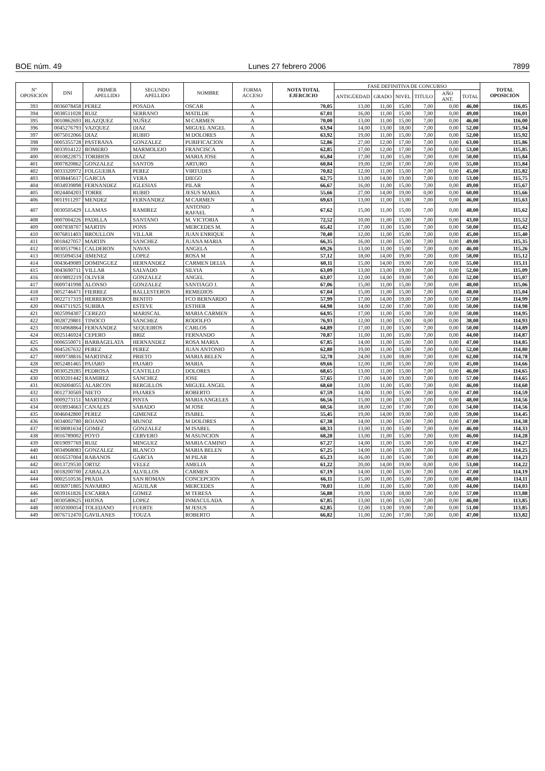BOE núm. 49 Lunes 27 febrero 2006 7899
| Nº OPOSICIÓN | DNI | PRIMER APELLIDO | SEGUNDO APELLIDO | NOMBRE | FORMA ACCESO | NOTA TOTAL EJERCICIO | FASE DEFINITIVA DE CONCURSO | | | | | | TOTAL OPOSICIÓN |
| --- | --- | --- | --- | --- | --- | --- | --- | --- | --- | --- | --- | --- | --- |
| | | | | | | | ANTIGÜEDAD | GRADO | NIVEL | TITULO | AÑO ANT. | TOTAL | |
| 393 | 0036078458 | PEREZ | POSADA | OSCAR | A | 70,05 | 13,00 | 11,00 | 15,00 | 7,00 | 0,00 | 46,00 | 116,05 |
| 394 | 0038511028 | RUIZ | SERRANO | MATILDE | A | 67,01 | 16,00 | 11,00 | 15,00 | 7,00 | 0,00 | 49,00 | 116,01 |
| 395 | 0010862693 | BLAZQUEZ | NUÑEZ | M CARMEN | A | 70,00 | 13,00 | 11,00 | 15,00 | 7,00 | 0,00 | 46,00 | 116,00 |
| 396 | 0045276793 | VAZQUEZ | DIAZ | MIGUEL ANGEL | A | 63,94 | 14,00 | 13,00 | 18,00 | 7,00 | 0,00 | 52,00 | 115,94 |
| 397 | 0075012066 | DIAZ | RUBIO | M DOLORES | A | 63,92 | 19,00 | 11,00 | 15,00 | 7,00 | 0,00 | 52,00 | 115,92 |
| 398 | 0005355728 | PASTRANA | GONZALEZ | PURIFICACION | A | 52,86 | 27,00 | 12,00 | 17,00 | 7,00 | 0,00 | 63,00 | 115,86 |
| 399 | 0033914122 | ROMERO | MARMOLEJO | FRANCISCA | A | 62,85 | 17,00 | 12,00 | 17,00 | 7,00 | 0,00 | 53,00 | 115,85 |
| 400 | 0010822875 | TORIBIOS | DIAZ | MARIA JOSE | A | 65,84 | 17,00 | 11,00 | 15,00 | 7,00 | 0,00 | 50,00 | 115,84 |
| 401 | 0007820862 | GONZALEZ | SANTOS | ARTURO | A | 60,84 | 19,00 | 12,00 | 17,00 | 7,00 | 0,00 | 55,00 | 115,84 |
| 402 | 0033320972 | FOLGUEIRA | PEREZ | VIRTUDES | A | 70,82 | 12,00 | 11,00 | 15,00 | 7,00 | 0,00 | 45,00 | 115,82 |
| 403 | 0038445617 | GARCIA | VERA | DIEGO | A | 62,75 | 13,00 | 14,00 | 19,00 | 7,00 | 0,00 | 53,00 | 115,75 |
| 404 | 0034939898 | FERNANDEZ | IGLESIAS | PILAR | A | 66,67 | 16,00 | 11,00 | 15,00 | 7,00 | 0,00 | 49,00 | 115,67 |
| 405 | 0024404203 | TORRE | RUBIO | JESUS MARIA | A | 55,66 | 27,00 | 14,00 | 19,00 | 0,00 | 0,00 | 60,00 | 115,66 |
| 406 | 0011911297 | MENDEZ | FERNANDEZ | M CARMEN | A | 69,63 | 13,00 | 11,00 | 15,00 | 7,00 | 0,00 | 46,00 | 115,63 |
| 407 | 0030505429 | LLAMAS | RAMIREZ | ANTONIO RAFAEL | A | 67,62 | 15,00 | 11,00 | 15,00 | 7,00 | 0,00 | 48,00 | 115,62 |
| 408 | 0007004226 | PADILLA | SANTANO | M. VICTORIA | A | 72,52 | 10,00 | 11,00 | 15,00 | 7,00 | 0,00 | 43,00 | 115,52 |
| 409 | 0007838707 | MARTIN | PONS | MERCEDES M. | A | 65,42 | 17,00 | 11,00 | 15,00 | 7,00 | 0,00 | 50,00 | 115,42 |
| 410 | 0076811403 | BROULLON | VILLAR | JUAN ENRIQUE | A | 70,40 | 12,00 | 11,00 | 15,00 | 7,00 | 0,00 | 45,00 | 115,40 |
| 411 | 0018427057 | MARTIN | SANCHEZ | JUANA MARIA | A | 66,35 | 16,00 | 11,00 | 15,00 | 7,00 | 0,00 | 49,00 | 115,35 |
| 412 | 0030537961 | CALDERON | NAVAS | ANGELA | A | 69,26 | 13,00 | 11,00 | 15,00 | 7,00 | 0,00 | 46,00 | 115,26 |
| 413 | 0035094534 | JIMENEZ | LOPEZ | ROSA M | A | 57,12 | 18,00 | 14,00 | 19,00 | 7,00 | 0,00 | 58,00 | 115,12 |
| 414 | 0043649089 | DOMINGUEZ | HERNANDEZ | CARMEN DELIA | A | 60,11 | 15,00 | 14,00 | 19,00 | 7,00 | 0,00 | 55,00 | 115,11 |
| 415 | 0043690711 | VILLAR | SALVADO | SILVIA | A | 63,09 | 13,00 | 13,00 | 19,00 | 7,00 | 0,00 | 52,00 | 115,09 |
| 416 | 0019892219 | OLIVER | GONZALEZ | ANGEL | A | 63,07 | 12,00 | 14,00 | 19,00 | 7,00 | 0,00 | 52,00 | 115,07 |
| 417 | 0009741998 | ALONSO | GONZALEZ | SANTIAGO J. | A | 67,06 | 15,00 | 11,00 | 15,00 | 7,00 | 0,00 | 48,00 | 115,06 |
| 418 | 0052746471 | FIERREZ | BALLESTEROS | REMEDIOS | A | 67,04 | 15,00 | 11,00 | 15,00 | 7,00 | 0,00 | 48,00 | 115,04 |
| 419 | 0022717319 | HERREROS | BENITO | FCO BERNARDO | A | 57,99 | 17,00 | 14,00 | 19,00 | 7,00 | 0,00 | 57,00 | 114,99 |
| 420 | 0043711925 | SUBIRA | ESTEVE | ESTHER | A | 64,98 | 14,00 | 12,00 | 17,00 | 7,00 | 0,00 | 50,00 | 114,98 |
| 421 | 0025994307 | CEREZO | MARISCAL | MARIA CARMEN | A | 64,95 | 17,00 | 11,00 | 15,00 | 7,00 | 0,00 | 50,00 | 114,95 |
| 422 | 0028729801 | TINOCO | SANCHEZ | RODOLFO | A | 76,93 | 12,00 | 11,00 | 15,00 | 0,00 | 0,00 | 38,00 | 114,93 |
| 423 | 0034968864 | FERNANDEZ | SEQUEIROS | CARLOS | A | 64,89 | 17,00 | 11,00 | 15,00 | 7,00 | 0,00 | 50,00 | 114,89 |
| 424 | 0025146924 | CEPERO | BRIZ | FERNANDO | A | 70,87 | 11,00 | 11,00 | 15,00 | 7,00 | 0,00 | 44,00 | 114,87 |
| 425 | 0006550071 | BARBAGELATA | HERNANDEZ | ROSA MARIA | A | 67,85 | 14,00 | 11,00 | 15,00 | 7,00 | 0,00 | 47,00 | 114,85 |
| 426 | 0045267632 | PEREZ | PEREZ | JUAN ANTONIO | A | 62,80 | 19,00 | 11,00 | 15,00 | 7,00 | 0,00 | 52,00 | 114,80 |
| 427 | 0009738816 | MARTINEZ | PRIETO | MARIA BELEN | A | 52,78 | 24,00 | 13,00 | 18,00 | 7,00 | 0,00 | 62,00 | 114,78 |
| 428 | 0052481465 | PAJARO | PAJARO | MARIA | A | 69,66 | 12,00 | 11,00 | 15,00 | 7,00 | 0,00 | 45,00 | 114,66 |
| 429 | 0030529285 | PEDROSA | CANTILLO | DOLORES | A | 68,65 | 13,00 | 11,00 | 15,00 | 7,00 | 0,00 | 46,00 | 114,65 |
| 430 | 0030201442 | RAMIREZ | SANCHEZ | JOSE | A | 57,65 | 17,00 | 14,00 | 19,00 | 7,00 | 0,00 | 57,00 | 114,65 |
| 431 | 0026004055 | ALARCON | BERGILLOS | MIGUEL ANGEL | A | 68,60 | 13,00 | 11,00 | 15,00 | 7,00 | 0,00 | 46,00 | 114,60 |
| 432 | 0012730569 | NIETO | PAJARES | ROBERTO | A | 67,59 | 14,00 | 11,00 | 15,00 | 7,00 | 0,00 | 47,00 | 114,59 |
| 433 | 0009273151 | MARTINEZ | PINTA | MARIA ANGELES | A | 66,56 | 15,00 | 11,00 | 15,00 | 7,00 | 0,00 | 48,00 | 114,56 |
| 434 | 0018934663 | CANALES | SABADO | M JOSE | A | 60,56 | 18,00 | 12,00 | 17,00 | 7,00 | 0,00 | 54,00 | 114,56 |
| 435 | 0046042800 | PEREZ | GIMENEZ | ISABEL | A | 55,45 | 19,00 | 14,00 | 19,00 | 7,00 | 0,00 | 59,00 | 114,45 |
| 436 | 0034002780 | ROJANO | MUNOZ | M DOLORES | A | 67,38 | 14,00 | 11,00 | 15,00 | 7,00 | 0,00 | 47,00 | 114,38 |
| 437 | 0038081634 | GOMEZ | GONZALEZ | M ISABEL | A | 68,33 | 13,00 | 11,00 | 15,00 | 7,00 | 0,00 | 46,00 | 114,33 |
| 438 | 0016789002 | POYO | CERVERO | M ASUNCION | A | 68,28 | 13,00 | 11,00 | 15,00 | 7,00 | 0,00 | 46,00 | 114,28 |
| 439 | 0019097769 | RUIZ | MINGUEZ | MARIA CAMINO | A | 67,27 | 14,00 | 11,00 | 15,00 | 7,00 | 0,00 | 47,00 | 114,27 |
| 440 | 0034968083 | GONZALEZ | BLANCO | MARIA BELEN | A | 67,25 | 14,00 | 11,00 | 15,00 | 7,00 | 0,00 | 47,00 | 114,25 |
| 441 | 0016537004 | RABANOS | GARCIA | M PILAR | A | 65,23 | 16,00 | 11,00 | 15,00 | 7,00 | 0,00 | 49,00 | 114,23 |
| 442 | 0013729530 | ORTIZ | VELEZ | AMELIA | A | 61,22 | 20,00 | 14,00 | 19,00 | 0,00 | 0,00 | 53,00 | 114,22 |
| 443 | 0018200700 | ZABALZA | ALVILLOS | CARMEN | A | 67,19 | 14,00 | 11,00 | 15,00 | 7,00 | 0,00 | 47,00 | 114,19 |
| 444 | 0002510536 | PRADA | SAN ROMAN | CONCEPCION | A | 66,11 | 15,00 | 11,00 | 15,00 | 7,00 | 0,00 | 48,00 | 114,11 |
| 445 | 0036971805 | NAVARRO | AGUILAR | MERCEDES | A | 70,03 | 11,00 | 11,00 | 15,00 | 7,00 | 0,00 | 44,00 | 114,03 |
| 446 | 0039161826 | ESCARRA | GOMEZ | M TERESA | A | 56,88 | 19,00 | 13,00 | 18,00 | 7,00 | 0,00 | 57,00 | 113,88 |
| 447 | 0030580625 | HIJOSA | LOPEZ | INMACULADA | A | 67,85 | 13,00 | 11,00 | 15,00 | 7,00 | 0,00 | 46,00 | 113,85 |
| 448 | 0050300054 | TOLEDANO | FUERTE | M JESUS | A | 62,85 | 12,00 | 13,00 | 19,00 | 7,00 | 0,00 | 51,00 | 113,85 |
| 449 | 0076712470 | GAVILANES | TOUZA | ROBERTO | A | 66,82 | 11,00 | 12,00 | 17,00 | 7,00 | 0,00 | 47,00 | 113,82 |